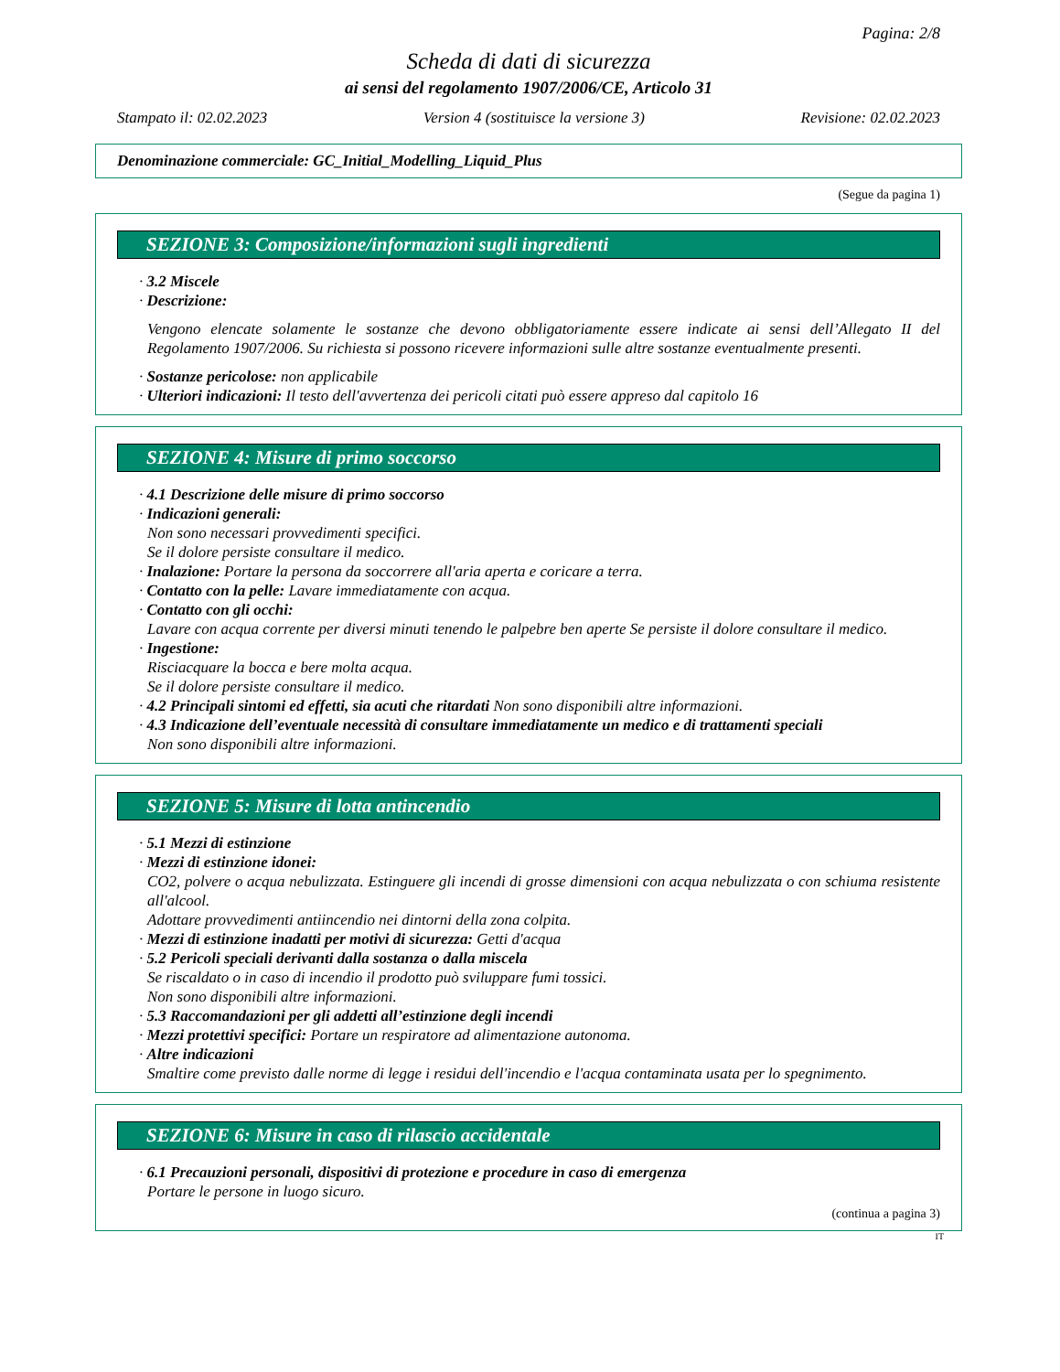Pagina: 2/8
Scheda di dati di sicurezza
ai sensi del regolamento 1907/2006/CE, Articolo 31
Stampato il: 02.02.2023 Version 4 (sostituisce la versione 3) Revisione: 02.02.2023
Denominazione commerciale: GC_Initial_Modelling_Liquid_Plus
(Segue da pagina 1)
SEZIONE 3: Composizione/informazioni sugli ingredienti
· 3.2 Miscele
· Descrizione:
Vengono elencate solamente le sostanze che devono obbligatoriamente essere indicate ai sensi dell’Allegato II del Regolamento 1907/2006. Su richiesta si possono ricevere informazioni sulle altre sostanze eventualmente presenti.
· Sostanze pericolose: non applicabile
· Ulteriori indicazioni: Il testo dell'avvertenza dei pericoli citati può essere appreso dal capitolo 16
SEZIONE 4: Misure di primo soccorso
· 4.1 Descrizione delle misure di primo soccorso
· Indicazioni generali:
Non sono necessari provvedimenti specifici.
Se il dolore persiste consultare il medico.
· Inalazione: Portare la persona da soccorrere all'aria aperta e coricare a terra.
· Contatto con la pelle: Lavare immediatamente con acqua.
· Contatto con gli occhi:
Lavare con acqua corrente per diversi minuti tenendo le palpebre ben aperte Se persiste il dolore consultare il medico.
· Ingestione:
Risciacquare la bocca e bere molta acqua.
Se il dolore persiste consultare il medico.
· 4.2 Principali sintomi ed effetti, sia acuti che ritardati Non sono disponibili altre informazioni.
· 4.3 Indicazione dell’eventuale necessità di consultare immediatamente un medico e di trattamenti speciali
Non sono disponibili altre informazioni.
SEZIONE 5: Misure di lotta antincendio
· 5.1 Mezzi di estinzione
· Mezzi di estinzione idonei:
CO2, polvere o acqua nebulizzata. Estinguere gli incendi di grosse dimensioni con acqua nebulizzata o con schiuma resistente all'alcool.
Adottare provvedimenti antiincendio nei dintorni della zona colpita.
· Mezzi di estinzione inadatti per motivi di sicurezza: Getti d'acqua
· 5.2 Pericoli speciali derivanti dalla sostanza o dalla miscela
Se riscaldato o in caso di incendio il prodotto può sviluppare fumi tossici.
Non sono disponibili altre informazioni.
· 5.3 Raccomandazioni per gli addetti all’estinzione degli incendi
· Mezzi protettivi specifici: Portare un respiratore ad alimentazione autonoma.
· Altre indicazioni
Smaltire come previsto dalle norme di legge i residui dell'incendio e l'acqua contaminata usata per lo spegnimento.
SEZIONE 6: Misure in caso di rilascio accidentale
· 6.1 Precauzioni personali, dispositivi di protezione e procedure in caso di emergenza
Portare le persone in luogo sicuro.
(continua a pagina 3)
IT